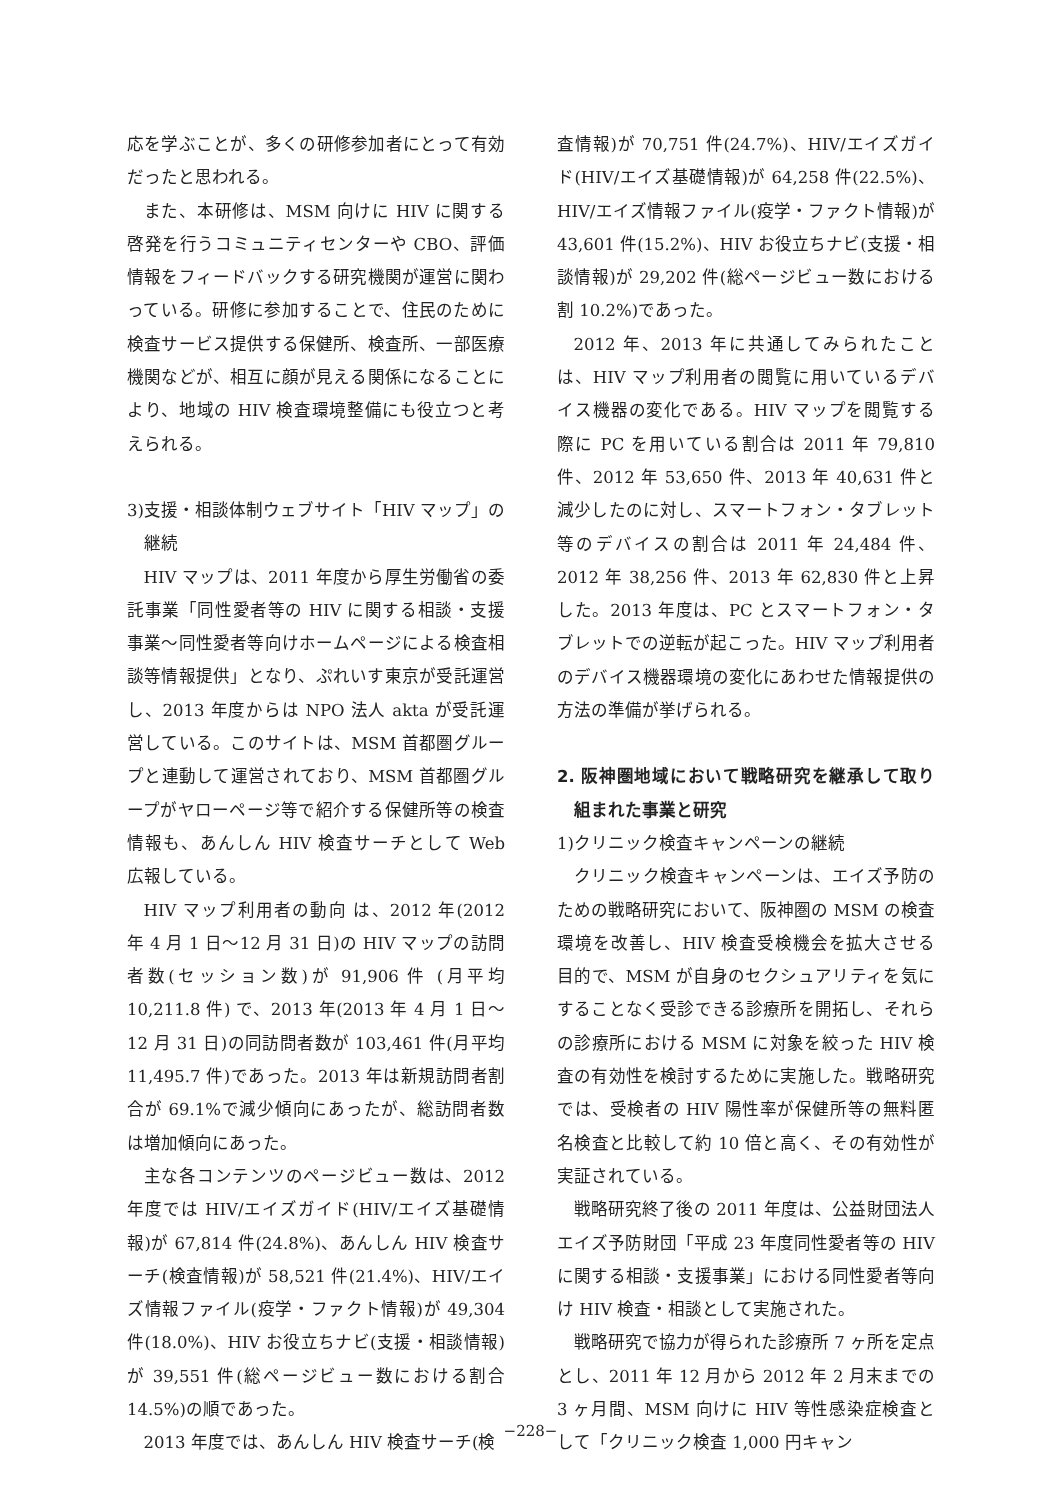応を学ぶことが、多くの研修参加者にとって有効だったと思われる。
また、本研修は、MSM 向けに HIV に関する啓発を行うコミュニティセンターや CBO、評価情報をフィードバックする研究機関が運営に関わっている。研修に参加することで、住民のために検査サービス提供する保健所、検査所、一部医療機関などが、相互に顔が見える関係になることにより、地域の HIV 検査環境整備にも役立つと考えられる。
3)支援・相談体制ウェブサイト「HIV マップ」の継続
HIV マップは、2011 年度から厚生労働省の委託事業「同性愛者等の HIV に関する相談・支援事業～同性愛者等向けホームページによる検査相談等情報提供」となり、ぷれいす東京が受託運営し、2013 年度からは NPO 法人 akta が受託運営している。このサイトは、MSM 首都圏グループと連動して運営されており、MSM 首都圏グループがヤローページ等で紹介する保健所等の検査情報も、あんしん HIV 検査サーチとして Web 広報している。
HIV マップ利用者の動向 は、2012 年(2012 年 4 月 1 日～12 月 31 日)の HIV マップの訪問者数(セッション数)が 91,906 件 (月平均 10,211.8 件) で、2013 年(2013 年 4 月 1 日～12 月 31 日)の同訪問者数が 103,461 件(月平均 11,495.7 件)であった。2013 年は新規訪問者割合が 69.1%で減少傾向にあったが、総訪問者数は増加傾向にあった。
主な各コンテンツのページビュー数は、2012 年度では HIV/エイズガイド(HIV/エイズ基礎情報)が 67,814 件(24.8%)、あんしん HIV 検査サーチ(検査情報)が 58,521 件(21.4%)、HIV/エイズ情報ファイル(疫学・ファクト情報)が 49,304 件(18.0%)、HIV お役立ちナビ(支援・相談情報)が 39,551 件(総ページビュー数における割合 14.5%)の順であった。
2013 年度では、あんしん HIV 検査サーチ(検
査情報)が 70,751 件(24.7%)、HIV/エイズガイド(HIV/エイズ基礎情報)が 64,258 件(22.5%)、HIV/エイズ情報ファイル(疫学・ファクト情報)が 43,601 件(15.2%)、HIV お役立ちナビ(支援・相談情報)が 29,202 件(総ページビュー数における割 10.2%)であった。
2012 年、2013 年に共通してみられたことは、HIV マップ利用者の閲覧に用いているデバイス機器の変化である。HIV マップを閲覧する際に PC を用いている割合は 2011 年 79,810 件、2012 年 53,650 件、2013 年 40,631 件と減少したのに対し、スマートフォン・タブレット等のデバイスの割合は 2011 年 24,484 件、2012 年 38,256 件、2013 年 62,830 件と上昇した。2013 年度は、PC とスマートフォン・タブレットでの逆転が起こった。HIV マップ利用者のデバイス機器環境の変化にあわせた情報提供の方法の準備が挙げられる。
2. 阪神圏地域において戦略研究を継承して取り組まれた事業と研究
1)クリニック検査キャンペーンの継続
クリニック検査キャンペーンは、エイズ予防のための戦略研究において、阪神圏の MSM の検査環境を改善し、HIV 検査受検機会を拡大させる目的で、MSM が自身のセクシュアリティを気にすることなく受診できる診療所を開拓し、それらの診療所における MSM に対象を絞った HIV 検査の有効性を検討するために実施した。戦略研究では、受検者の HIV 陽性率が保健所等の無料匿名検査と比較して約 10 倍と高く、その有効性が実証されている。
戦略研究終了後の 2011 年度は、公益財団法人エイズ予防財団「平成 23 年度同性愛者等の HIV に関する相談・支援事業」における同性愛者等向け HIV 検査・相談として実施された。
戦略研究で協力が得られた診療所 7 ヶ所を定点とし、2011 年 12 月から 2012 年 2 月末までの 3 ヶ月間、MSM 向けに HIV 等性感染症検査として「クリニック検査 1,000 円キャン
−228−